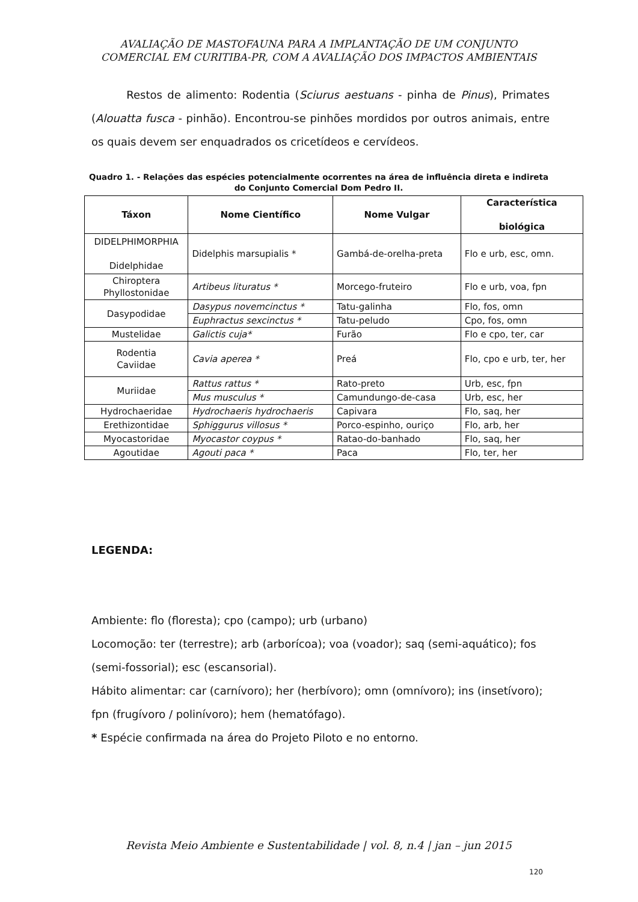AVALIAÇÃO DE MASTOFAUNA PARA A IMPLANTAÇÃO DE UM CONJUNTO COMERCIAL EM CURITIBA-PR, COM A AVALIAÇÃO DOS IMPACTOS AMBIENTAIS
Restos de alimento: Rodentia (Sciurus aestuans - pinha de Pinus), Primates (Alouatta fusca - pinhão). Encontrou-se pinhões mordidos por outros animais, entre os quais devem ser enquadrados os cricetídeos e cervídeos.
Quadro 1. - Relações das espécies potencialmente ocorrentes na área de influência direta e indireta do Conjunto Comercial Dom Pedro II.
| Táxon | Nome Científico | Nome Vulgar | Característica biológica |
| --- | --- | --- | --- |
| DIDELPHIMORPHIA Didelphidae | Didelphis marsupialis * | Gambá-de-orelha-preta | Flo e urb, esc, omn. |
| Chiroptera Phyllostonidae | Artibeus lituratus * | Morcego-fruteiro | Flo e urb, voa, fpn |
| Dasypodidae | Dasypus novemcinctus * | Tatu-galinha | Flo, fos, omn |
| | Euphractus sexcinctus * | Tatu-peludo | Cpo, fos, omn |
| Mustelidae | Galictis cuja* | Furão | Flo e cpo, ter, car |
| Rodentia Caviidae | Cavia aperea * | Preá | Flo, cpo e urb, ter, her |
| Muriidae | Rattus rattus * | Rato-preto | Urb, esc, fpn |
| | Mus musculus * | Camundungo-de-casa | Urb, esc, her |
| Hydrochaeridae | Hydrochaeris hydrochaeris | Capivara | Flo, saq, her |
| Erethizontidae | Sphiggurus villosus * | Porco-espinho, ouriço | Flo, arb, her |
| Myocastoridae | Myocastor coypus * | Ratao-do-banhado | Flo, saq, her |
| Agoutidae | Agouti paca * | Paca | Flo, ter, her |
LEGENDA:
Ambiente: flo (floresta); cpo (campo); urb (urbano)
Locomoção: ter (terrestre); arb (arborícoa); voa (voador); saq (semi-aquático); fos (semi-fossorial); esc (escansorial).
Hábito alimentar: car (carnívoro); her (herbívoro); omn (omnívoro); ins (insetívoro); fpn (frugívoro / polinívoro); hem (hematófago).
* Espécie confirmada na área do Projeto Piloto e no entorno.
Revista Meio Ambiente e Sustentabilidade | vol. 8, n.4 | jan – jun 2015
120